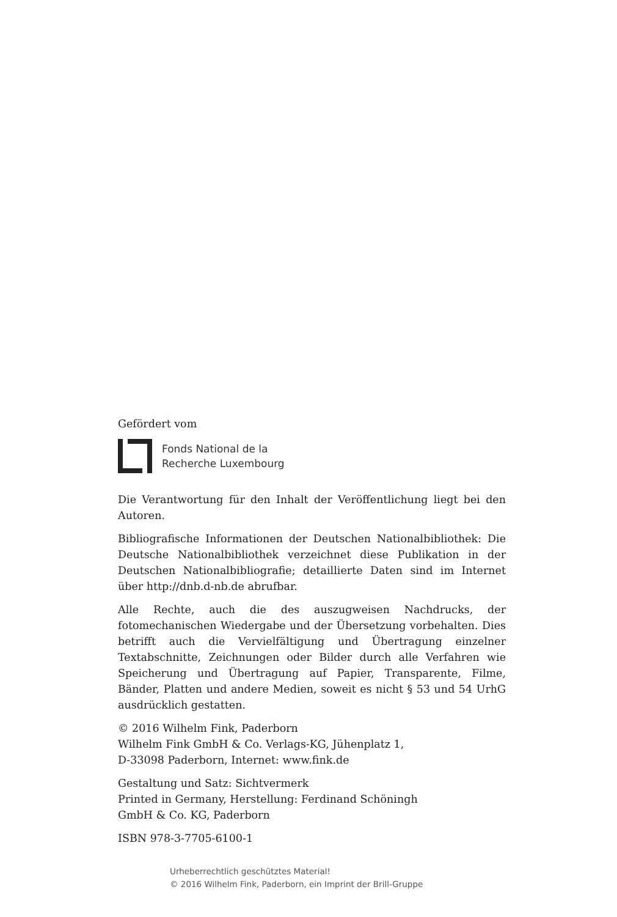Gefördert vom
Fonds National de la
Recherche Luxembourg
Die Verantwortung für den Inhalt der Veröffentlichung liegt bei den Autoren.
Bibliografische Informationen der Deutschen Nationalbibliothek: Die Deutsche Nationalbibliothek verzeichnet diese Publikation in der Deutschen Nationalbibliografie; detaillierte Daten sind im Internet über http://dnb.d-nb.de abrufbar.
Alle Rechte, auch die des auszugweisen Nachdrucks, der fotomechanischen Wiedergabe und der Übersetzung vorbehalten. Dies betrifft auch die Vervielfältigung und Übertragung einzelner Textabschnitte, Zeichnungen oder Bilder durch alle Verfahren wie Speicherung und Übertragung auf Papier, Transparente, Filme, Bänder, Platten und andere Medien, soweit es nicht § 53 und 54 UrhG ausdrücklich gestatten.
© 2016 Wilhelm Fink, Paderborn
Wilhelm Fink GmbH & Co. Verlags-KG, Jühenplatz 1,
D-33098 Paderborn, Internet: www.fink.de
Gestaltung und Satz: Sichtvermerk
Printed in Germany, Herstellung: Ferdinand Schöningh
GmbH & Co. KG, Paderborn
ISBN 978-3-7705-6100-1
Urheberrechtlich geschütztes Material!
© 2016 Wilhelm Fink, Paderborn, ein Imprint der Brill-Gruppe